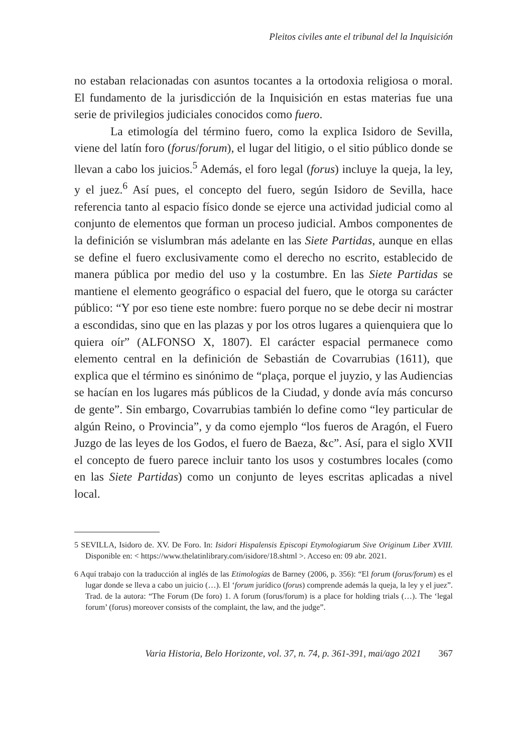Pleitos civiles ante el tribunal del la Inquisición
no estaban relacionadas con asuntos tocantes a la ortodoxia religiosa o moral. El fundamento de la jurisdicción de la Inquisición en estas materias fue una serie de privilegios judiciales conocidos como fuero.
La etimología del término fuero, como la explica Isidoro de Sevilla, viene del latín foro (forus/forum), el lugar del litigio, o el sitio público donde se llevan a cabo los juicios.<sup>5</sup> Además, el foro legal (forus) incluye la queja, la ley, y el juez.<sup>6</sup> Así pues, el concepto del fuero, según Isidoro de Sevilla, hace referencia tanto al espacio físico donde se ejerce una actividad judicial como al conjunto de elementos que forman un proceso judicial. Ambos componentes de la definición se vislumbran más adelante en las Siete Partidas, aunque en ellas se define el fuero exclusivamente como el derecho no escrito, establecido de manera pública por medio del uso y la costumbre. En las Siete Partidas se mantiene el elemento geográfico o espacial del fuero, que le otorga su carácter público: “Y por eso tiene este nombre: fuero porque no se debe decir ni mostrar a escondidas, sino que en las plazas y por los otros lugares a quienquiera que lo quiera oír” (ALFONSO X, 1807). El carácter espacial permanece como elemento central en la definición de Sebastián de Covarrubias (1611), que explica que el término es sinónimo de “plaça, porque el juyzio, y las Audiencias se hacían en los lugares más públicos de la Ciudad, y donde avía más concurso de gente”. Sin embargo, Covarrubias también lo define como “ley particular de algún Reino, o Provincia”, y da como ejemplo “los fueros de Aragón, el Fuero Juzgo de las leyes de los Godos, el fuero de Baeza, &c”. Así, para el siglo XVII el concepto de fuero parece incluir tanto los usos y costumbres locales (como en las Siete Partidas) como un conjunto de leyes escritas aplicadas a nivel local.
5 SEVILLA, Isidoro de. XV. De Foro. In: Isidori Hispalensis Episcopi Etymologiarum Sive Originum Liber XVIII. Disponible en: < https://www.thelatinlibrary.com/isidore/18.shtml >. Acceso en: 09 abr. 2021.
6 Aquí trabajo con la traducción al inglés de las Etimologías de Barney (2006, p. 356): “El forum (forus/forum) es el lugar donde se lleva a cabo un juicio (…). El ‘forum jurídico (forus) comprende además la queja, la ley y el juez”. Trad. de la autora: “The Forum (De foro) 1. A forum (forus/forum) is a place for holding trials (…). The ‘legal forum’ (forus) moreover consists of the complaint, the law, and the judge”.
Varia Historia, Belo Horizonte, vol. 37, n. 74, p. 361-391, mai/ago 2021 367